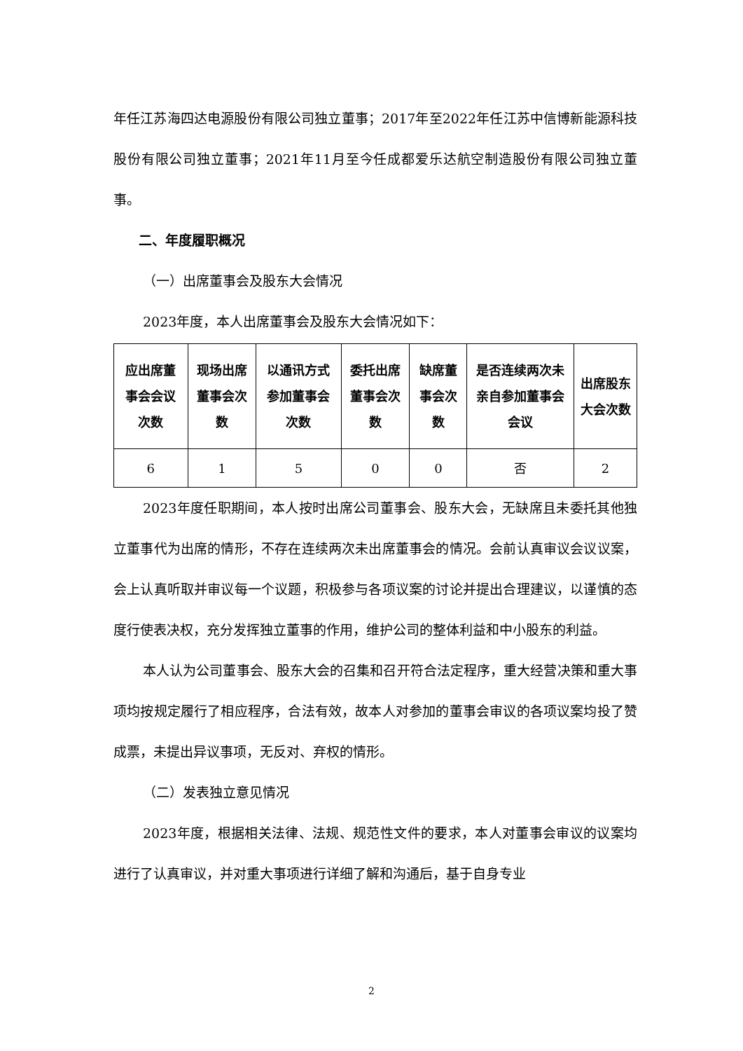年任江苏海四达电源股份有限公司独立董事；2017年至2022年任江苏中信博新能源科技股份有限公司独立董事；2021年11月至今任成都爱乐达航空制造股份有限公司独立董事。
二、年度履职概况
（一）出席董事会及股东大会情况
2023年度，本人出席董事会及股东大会情况如下：
| 应出席董事会会议次数 | 现场出席董事会次数 | 以通讯方式参加董事会次数 | 委托出席董事会次数 | 缺席董事会次数 | 是否连续两次未亲自参加董事会会议 | 出席股东大会次数 |
| --- | --- | --- | --- | --- | --- | --- |
| 6 | 1 | 5 | 0 | 0 | 否 | 2 |
2023年度任职期间，本人按时出席公司董事会、股东大会，无缺席且未委托其他独立董事代为出席的情形，不存在连续两次未出席董事会的情况。会前认真审议会议议案，会上认真听取并审议每一个议题，积极参与各项议案的讨论并提出合理建议，以谨慎的态度行使表决权，充分发挥独立董事的作用，维护公司的整体利益和中小股东的利益。
本人认为公司董事会、股东大会的召集和召开符合法定程序，重大经营决策和重大事项均按规定履行了相应程序，合法有效，故本人对参加的董事会审议的各项议案均投了赞成票，未提出异议事项，无反对、弃权的情形。
（二）发表独立意见情况
2023年度，根据相关法律、法规、规范性文件的要求，本人对董事会审议的议案均进行了认真审议，并对重大事项进行详细了解和沟通后，基于自身专业
2